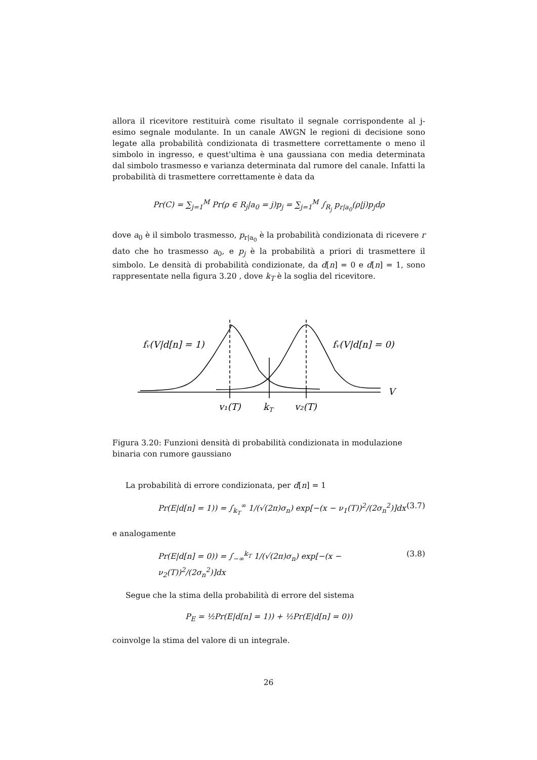allora il ricevitore restituirà come risultato il segnale corrispondente al j-esimo segnale modulante. In un canale AWGN le regioni di decisione sono legate alla probabilità condizionata di trasmettere correttamente o meno il simbolo in ingresso, e quest'ultima è una gaussiana con media determinata dal simbolo trasmesso e varianza determinata dal rumore del canale. Infatti la probabilità di trasmettere correttamente è data da
Pr(C) = ∑<sub>j=1</sub><sup>M</sup> Pr(ρ ∈ R<sub>j</sub>|a<sub>0</sub> = j)p<sub>j</sub> = ∑<sub>j=1</sub><sup>M</sup> ∫<sub>R<sub>j</sub></sub> p<sub>r|a<sub>0</sub></sub>(ρ|j)p<sub>j</sub>dρ
dove a<sub>0</sub> è il simbolo trasmesso, p<sub>r|a<sub>0</sub></sub> è la probabilità condizionata di ricevere r dato che ho trasmesso a<sub>0</sub>, e p<sub>j</sub> è la probabilità a priori di trasmettere il simbolo. Le densità di probabilità condizionate, da d[n] = 0 e d[n] = 1, sono rappresentate nella figura 3.20 , dove k<sub>T</sub> è la soglia del ricevitore.
fᵥ(V|d[n] = 1)
fᵥ(V|d[n] = 0)
V
v₁(T)
kT
v₂(T)
Figura 3.20: Funzioni densità di probabilità condizionata in modulazione binaria con rumore gaussiano
La probabilità di errore condizionata, per d[n] = 1
Pr(E|d[n] = 1)) = ∫<sub>k<sub>T</sub></sub><sup>∞</sup> 1/(√(2π)σ<sub>n</sub>) exp[−(x − ν<sub>1</sub>(T))<sup>2</sup>/(2σ<sub>n</sub><sup>2</sup>)]dx (3.7)
e analogamente
Pr(E|d[n] = 0)) = ∫<sub>−∞</sub><sup>k<sub>T</sub></sup> 1/(√(2π)σ<sub>n</sub>) exp[−(x − ν<sub>2</sub>(T))<sup>2</sup>/(2σ<sub>n</sub><sup>2</sup>)]dx (3.8)
Segue che la stima della probabilità di errore del sistema
P<sub>E</sub> = ½Pr(E|d[n] = 1)) + ½Pr(E|d[n] = 0))
coinvolge la stima del valore di un integrale.
26